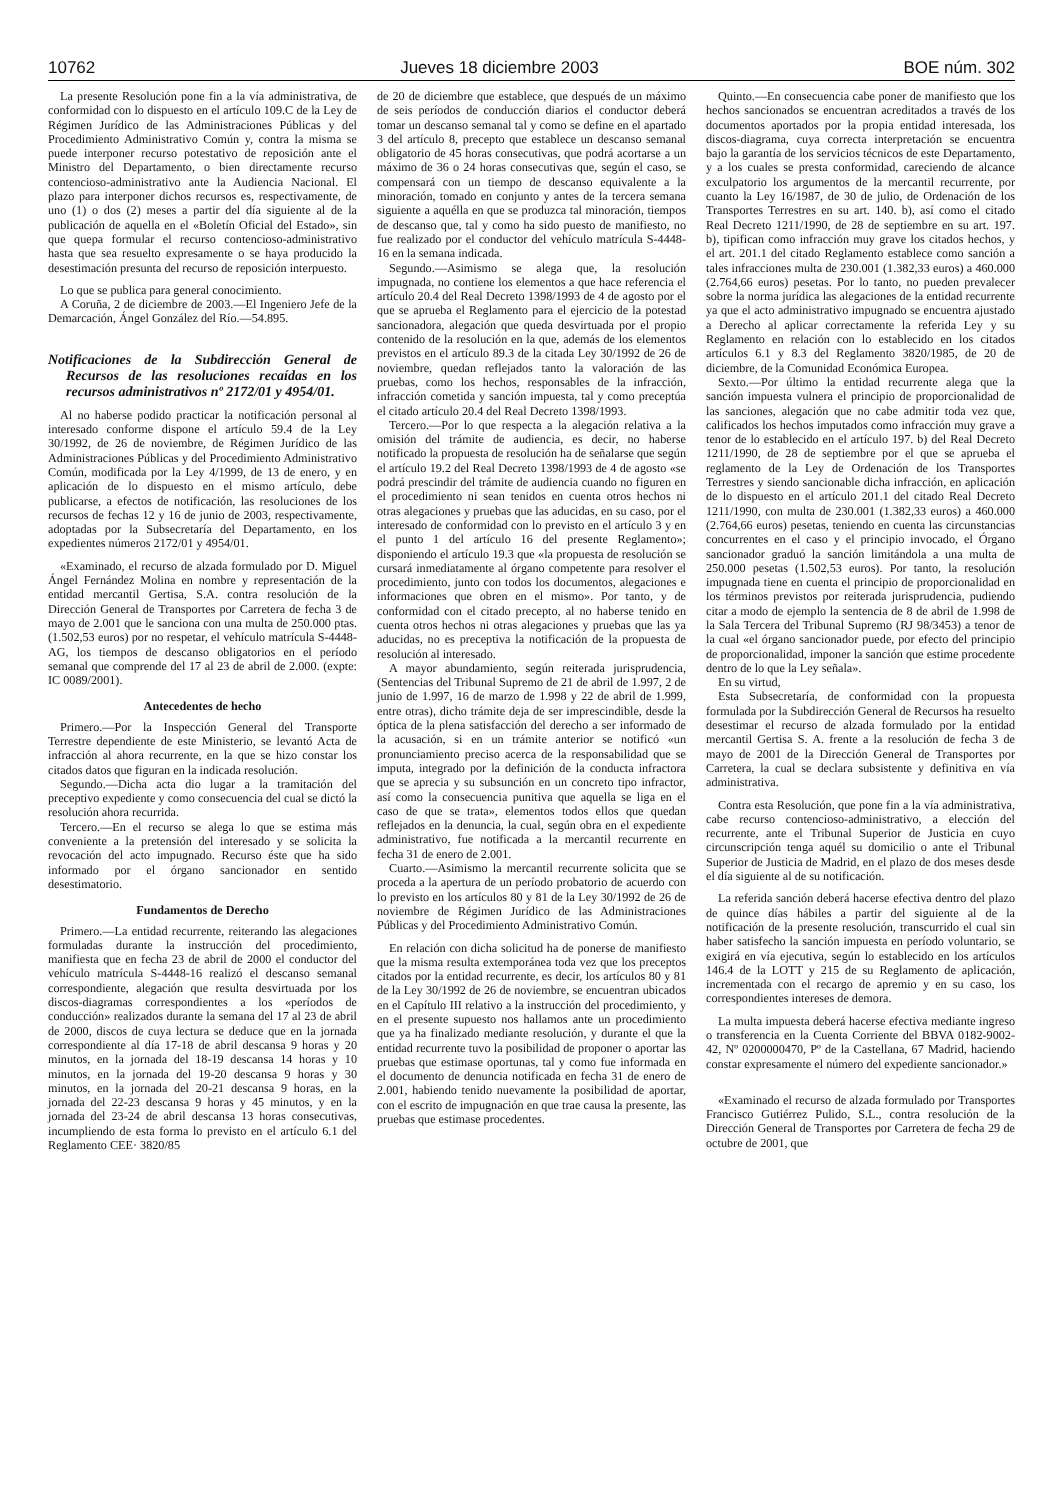10762 Jueves 18 diciembre 2003 BOE núm. 302
La presente Resolución pone fin a la vía administrativa, de conformidad con lo dispuesto en el artículo 109.C de la Ley de Régimen Jurídico de las Administraciones Públicas y del Procedimiento Administrativo Común y, contra la misma se puede interponer recurso potestativo de reposición ante el Ministro del Departamento, o bien directamente recurso contencioso-administrativo ante la Audiencia Nacional. El plazo para interponer dichos recursos es, respectivamente, de uno (1) o dos (2) meses a partir del día siguiente al de la publicación de aquella en el «Boletín Oficial del Estado», sin que quepa formular el recurso contencioso-administrativo hasta que sea resuelto expresamente o se haya producido la desestimación presunta del recurso de reposición interpuesto.
Lo que se publica para general conocimiento.
A Coruña, 2 de diciembre de 2003.—El Ingeniero Jefe de la Demarcación, Ángel González del Río.—54.895.
Notificaciones de la Subdirección General de Recursos de las resoluciones recaídas en los recursos administrativos nº 2172/01 y 4954/01.
Al no haberse podido practicar la notificación personal al interesado conforme dispone el artículo 59.4 de la Ley 30/1992, de 26 de noviembre, de Régimen Jurídico de las Administraciones Públicas y del Procedimiento Administrativo Común, modificada por la Ley 4/1999, de 13 de enero, y en aplicación de lo dispuesto en el mismo artículo, debe publicarse, a efectos de notificación, las resoluciones de los recursos de fechas 12 y 16 de junio de 2003, respectivamente, adoptadas por la Subsecretaría del Departamento, en los expedientes números 2172/01 y 4954/01.
«Examinado, el recurso de alzada formulado por D. Miguel Ángel Fernández Molina en nombre y representación de la entidad mercantil Gertisa, S.A. contra resolución de la Dirección General de Transportes por Carretera de fecha 3 de mayo de 2.001 que le sanciona con una multa de 250.000 ptas. (1.502,53 euros) por no respetar, el vehículo matrícula S-4448-AG, los tiempos de descanso obligatorios en el período semanal que comprende del 17 al 23 de abril de 2.000. (expte: IC 0089/2001).
Antecedentes de hecho
Primero.—Por la Inspección General del Transporte Terrestre dependiente de este Ministerio, se levantó Acta de infracción al ahora recurrente, en la que se hizo constar los citados datos que figuran en la indicada resolución.
Segundo.—Dicha acta dio lugar a la tramitación del preceptivo expediente y como consecuencia del cual se dictó la resolución ahora recurrida.
Tercero.—En el recurso se alega lo que se estima más conveniente a la pretensión del interesado y se solicita la revocación del acto impugnado. Recurso éste que ha sido informado por el órgano sancionador en sentido desestimatorio.
Fundamentos de Derecho
Primero.—La entidad recurrente, reiterando las alegaciones formuladas durante la instrucción del procedimiento, manifiesta que en fecha 23 de abril de 2000 el conductor del vehículo matrícula S-4448-16 realizó el descanso semanal correspondiente, alegación que resulta desvirtuada por los discos-diagramas correspondientes a los «períodos de conducción» realizados durante la semana del 17 al 23 de abril de 2000, discos de cuya lectura se deduce que en la jornada correspondiente al día 17-18 de abril descansa 9 horas y 20 minutos, en la jornada del 18-19 descansa 14 horas y 10 minutos, en la jornada del 19-20 descansa 9 horas y 30 minutos, en la jornada del 20-21 descansa 9 horas, en la jornada del 22-23 descansa 9 horas y 45 minutos, y en la jornada del 23-24 de abril descansa 13 horas consecutivas, incumpliendo de esta forma lo previsto en el artículo 6.1 del Reglamento CEE· 3820/85
de 20 de diciembre que establece, que después de un máximo de seis períodos de conducción diarios el conductor deberá tomar un descanso semanal tal y como se define en el apartado 3 del artículo 8, precepto que establece un descanso semanal obligatorio de 45 horas consecutivas, que podrá acortarse a un máximo de 36 o 24 horas consecutivas que, según el caso, se compensará con un tiempo de descanso equivalente a la minoración, tomado en conjunto y antes de la tercera semana siguiente a aquélla en que se produzca tal minoración, tiempos de descanso que, tal y como ha sido puesto de manifiesto, no fue realizado por el conductor del vehículo matrícula S-4448-16 en la semana indicada.
Segundo.—Asimismo se alega que, la resolución impugnada, no contiene los elementos a que hace referencia el artículo 20.4 del Real Decreto 1398/1993 de 4 de agosto por el que se aprueba el Reglamento para el ejercicio de la potestad sancionadora, alegación que queda desvirtuada por el propio contenido de la resolución en la que, además de los elementos previstos en el artículo 89.3 de la citada Ley 30/1992 de 26 de noviembre, quedan reflejados tanto la valoración de las pruebas, como los hechos, responsables de la infracción, infracción cometida y sanción impuesta, tal y como preceptúa el citado artículo 20.4 del Real Decreto 1398/1993.
Tercero.—Por lo que respecta a la alegación relativa a la omisión del trámite de audiencia, es decir, no haberse notificado la propuesta de resolución ha de señalarse que según el artículo 19.2 del Real Decreto 1398/1993 de 4 de agosto «se podrá prescindir del trámite de audiencia cuando no figuren en el procedimiento ni sean tenidos en cuenta otros hechos ni otras alegaciones y pruebas que las aducidas, en su caso, por el interesado de conformidad con lo previsto en el artículo 3 y en el punto 1 del artículo 16 del presente Reglamento»; disponiendo el artículo 19.3 que «la propuesta de resolución se cursará inmediatamente al órgano competente para resolver el procedimiento, junto con todos los documentos, alegaciones e informaciones que obren en el mismo». Por tanto, y de conformidad con el citado precepto, al no haberse tenido en cuenta otros hechos ni otras alegaciones y pruebas que las ya aducidas, no es preceptiva la notificación de la propuesta de resolución al interesado.
A mayor abundamiento, según reiterada jurisprudencia, (Sentencias del Tribunal Supremo de 21 de abril de 1.997, 2 de junio de 1.997, 16 de marzo de 1.998 y 22 de abril de 1.999, entre otras), dicho trámite deja de ser imprescindible, desde la óptica de la plena satisfacción del derecho a ser informado de la acusación, si en un trámite anterior se notificó «un pronunciamiento preciso acerca de la responsabilidad que se imputa, integrado por la definición de la conducta infractora que se aprecia y su subsunción en un concreto tipo infractor, así como la consecuencia punitiva que aquella se liga en el caso de que se trata», elementos todos ellos que quedan reflejados en la denuncia, la cual, según obra en el expediente administrativo, fue notificada a la mercantil recurrente en fecha 31 de enero de 2.001.
Cuarto.—Asimismo la mercantil recurrente solicita que se proceda a la apertura de un período probatorio de acuerdo con lo previsto en los artículos 80 y 81 de la Ley 30/1992 de 26 de noviembre de Régimen Jurídico de las Administraciones Públicas y del Procedimiento Administrativo Común.
En relación con dicha solicitud ha de ponerse de manifiesto que la misma resulta extemporánea toda vez que los preceptos citados por la entidad recurrente, es decir, los artículos 80 y 81 de la Ley 30/1992 de 26 de noviembre, se encuentran ubicados en el Capítulo III relativo a la instrucción del procedimiento, y en el presente supuesto nos hallamos ante un procedimiento que ya ha finalizado mediante resolución, y durante el que la entidad recurrente tuvo la posibilidad de proponer o aportar las pruebas que estimase oportunas, tal y como fue informada en el documento de denuncia notificada en fecha 31 de enero de 2.001, habiendo tenido nuevamente la posibilidad de aportar, con el escrito de impugnación en que trae causa la presente, las pruebas que estimase procedentes.
Quinto.—En consecuencia cabe poner de manifiesto que los hechos sancionados se encuentran acreditados a través de los documentos aportados por la propia entidad interesada, los discos-diagrama, cuya correcta interpretación se encuentra bajo la garantía de los servicios técnicos de este Departamento, y a los cuales se presta conformidad, careciendo de alcance exculpatorio los argumentos de la mercantil recurrente, por cuanto la Ley 16/1987, de 30 de julio, de Ordenación de los Transportes Terrestres en su art. 140. b), así como el citado Real Decreto 1211/1990, de 28 de septiembre en su art. 197. b), tipifican como infracción muy grave los citados hechos, y el art. 201.1 del citado Reglamento establece como sanción a tales infracciones multa de 230.001 (1.382,33 euros) a 460.000 (2.764,66 euros) pesetas. Por lo tanto, no pueden prevalecer sobre la norma jurídica las alegaciones de la entidad recurrente ya que el acto administrativo impugnado se encuentra ajustado a Derecho al aplicar correctamente la referida Ley y su Reglamento en relación con lo establecido en los citados artículos 6.1 y 8.3 del Reglamento 3820/1985, de 20 de diciembre, de la Comunidad Económica Europea.
Sexto.—Por último la entidad recurrente alega que la sanción impuesta vulnera el principio de proporcionalidad de las sanciones, alegación que no cabe admitir toda vez que, calificados los hechos imputados como infracción muy grave a tenor de lo establecido en el artículo 197. b) del Real Decreto 1211/1990, de 28 de septiembre por el que se aprueba el reglamento de la Ley de Ordenación de los Transportes Terrestres y siendo sancionable dicha infracción, en aplicación de lo dispuesto en el artículo 201.1 del citado Real Decreto 1211/1990, con multa de 230.001 (1.382,33 euros) a 460.000 (2.764,66 euros) pesetas, teniendo en cuenta las circunstancias concurrentes en el caso y el principio invocado, el Órgano sancionador graduó la sanción limitándola a una multa de 250.000 pesetas (1.502,53 euros). Por tanto, la resolución impugnada tiene en cuenta el principio de proporcionalidad en los términos previstos por reiterada jurisprudencia, pudiendo citar a modo de ejemplo la sentencia de 8 de abril de 1.998 de la Sala Tercera del Tribunal Supremo (RJ 98/3453) a tenor de la cual «el órgano sancionador puede, por efecto del principio de proporcionalidad, imponer la sanción que estime procedente dentro de lo que la Ley señala».
En su virtud,
Esta Subsecretaría, de conformidad con la propuesta formulada por la Subdirección General de Recursos ha resuelto desestimar el recurso de alzada formulado por la entidad mercantil Gertisa S. A. frente a la resolución de fecha 3 de mayo de 2001 de la Dirección General de Transportes por Carretera, la cual se declara subsistente y definitiva en vía administrativa.
Contra esta Resolución, que pone fin a la vía administrativa, cabe recurso contencioso-administrativo, a elección del recurrente, ante el Tribunal Superior de Justicia en cuyo circunscripción tenga aquél su domicilio o ante el Tribunal Superior de Justicia de Madrid, en el plazo de dos meses desde el día siguiente al de su notificación.
La referida sanción deberá hacerse efectiva dentro del plazo de quince días hábiles a partir del siguiente al de la notificación de la presente resolución, transcurrido el cual sin haber satisfecho la sanción impuesta en período voluntario, se exigirá en vía ejecutiva, según lo establecido en los artículos 146.4 de la LOTT y 215 de su Reglamento de aplicación, incrementada con el recargo de apremio y en su caso, los correspondientes intereses de demora.
La multa impuesta deberá hacerse efectiva mediante ingreso o transferencia en la Cuenta Corriente del BBVA 0182-9002-42, Nº 0200000470, Pº de la Castellana, 67 Madrid, haciendo constar expresamente el número del expediente sancionador.»
«Examinado el recurso de alzada formulado por Transportes Francisco Gutiérrez Pulido, S.L., contra resolución de la Dirección General de Transportes por Carretera de fecha 29 de octubre de 2001, que